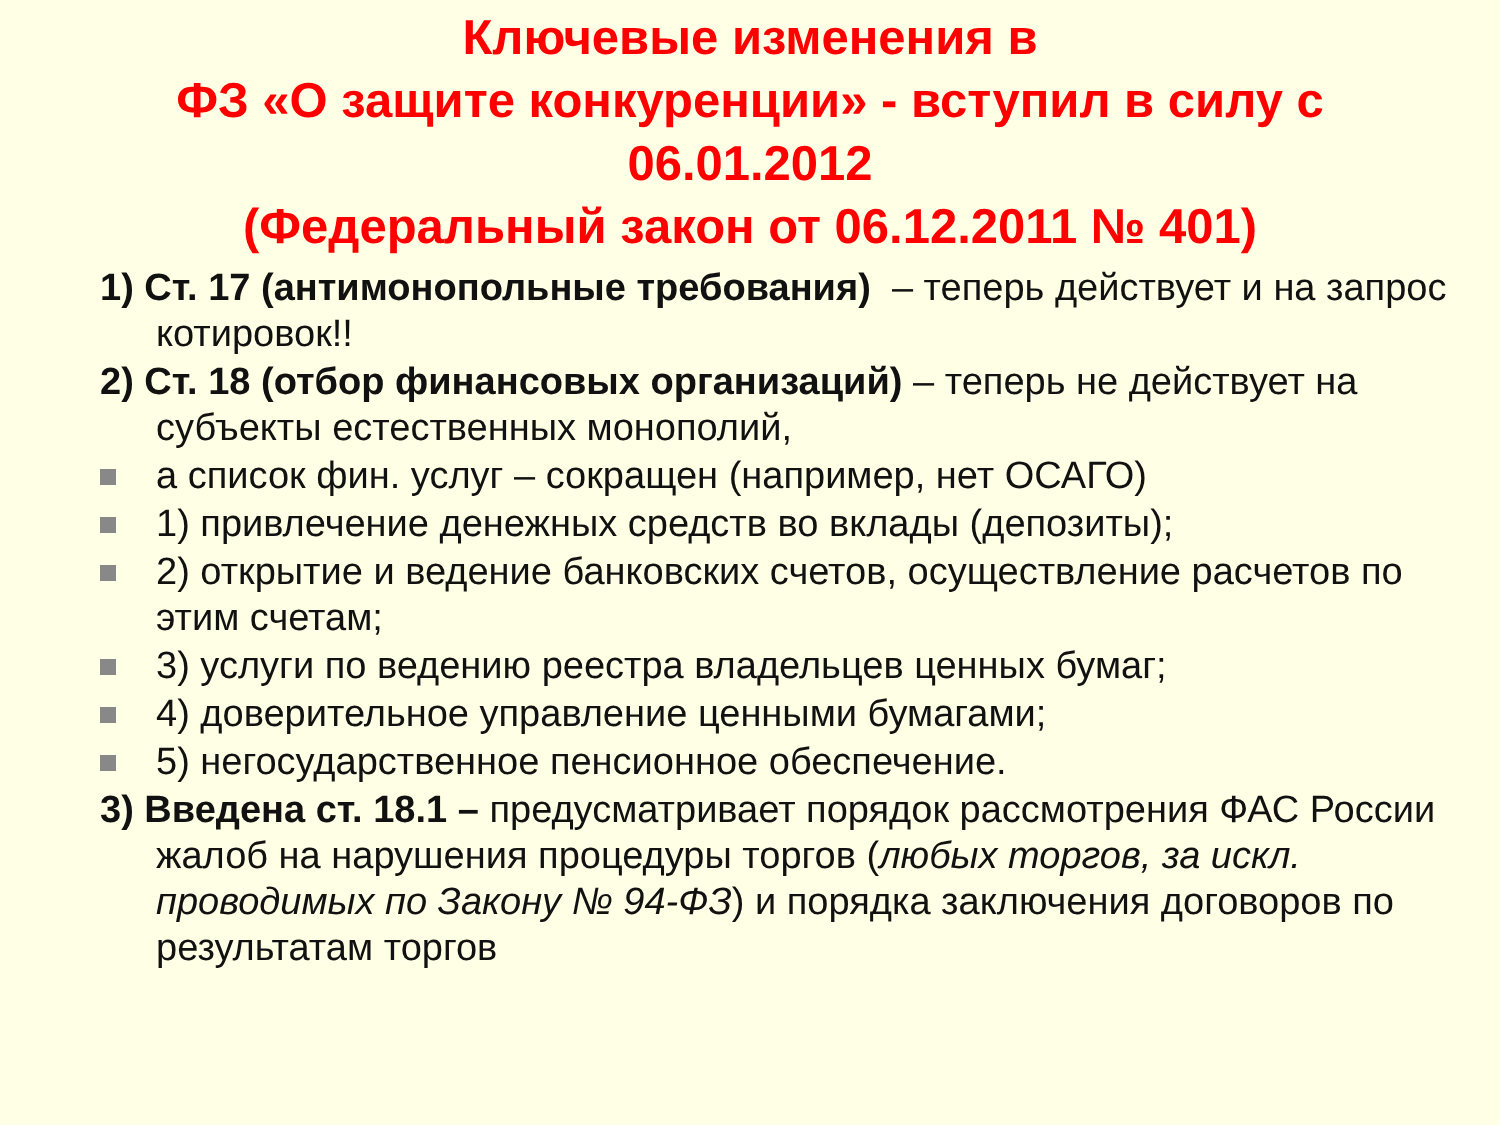Ключевые изменения в
ФЗ «О защите конкуренции» - вступил в силу с
06.01.2012
(Федеральный закон от 06.12.2011 № 401)
1) Ст. 17 (антимонопольные требования) – теперь действует и на запрос котировок!!
2) Ст. 18 (отбор финансовых организаций) – теперь не действует на субъекты естественных монополий,
а список фин. услуг – сокращен (например, нет ОСАГО)
1) привлечение денежных средств во вклады (депозиты);
2) открытие и ведение банковских счетов, осуществление расчетов по этим счетам;
3) услуги по ведению реестра владельцев ценных бумаг;
4) доверительное управление ценными бумагами;
5) негосударственное пенсионное обеспечение.
3) Введена ст. 18.1 – предусматривает порядок рассмотрения ФАС России жалоб на нарушения процедуры торгов (любых торгов, за искл. проводимых по Закону № 94-ФЗ) и порядка заключения договоров по результатам торгов